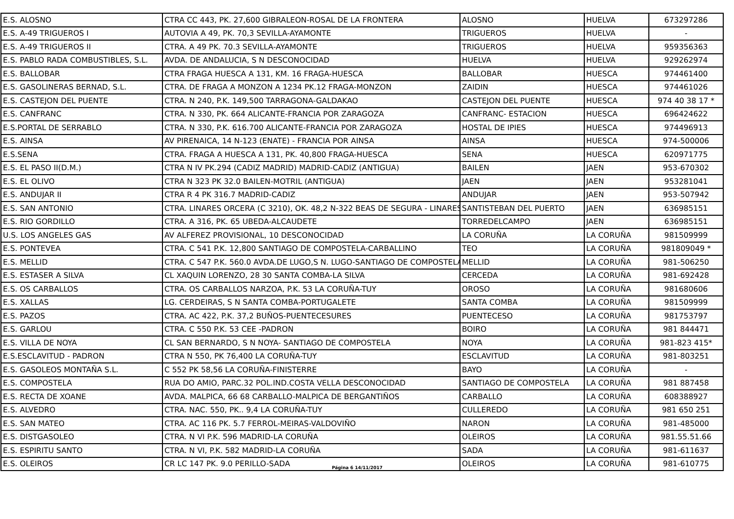| E.S. ALOSNO | CTRA CC 443, PK. 27,600 GIBRALEON-ROSAL DE LA FRONTERA | ALOSNO | HUELVA | 673297286 |
| E.S. A-49 TRIGUEROS I | AUTOVIA A 49, PK. 70,3 SEVILLA-AYAMONTE | TRIGUEROS | HUELVA | - |
| E.S. A-49 TRIGUEROS II | CTRA. A 49 PK. 70.3 SEVILLA-AYAMONTE | TRIGUEROS | HUELVA | 959356363 |
| E.S. PABLO RADA COMBUSTIBLES, S.L. | AVDA. DE ANDALUCIA, S N DESCONOCIDAD | HUELVA | HUELVA | 929262974 |
| E.S. BALLOBAR | CTRA FRAGA HUESCA A 131, KM. 16 FRAGA-HUESCA | BALLOBAR | HUESCA | 974461400 |
| E.S. GASOLINERAS BERNAD, S.L. | CTRA. DE FRAGA A MONZON A 1234 PK.12 FRAGA-MONZON | ZAIDIN | HUESCA | 974461026 |
| E.S. CASTEJON DEL PUENTE | CTRA. N 240, P.K. 149,500 TARRAGONA-GALDAKAO | CASTEJON DEL PUENTE | HUESCA | 974 40 38 17 * |
| E.S. CANFRANC | CTRA. N 330, PK. 664 ALICANTE-FRANCIA POR ZARAGOZA | CANFRANC- ESTACION | HUESCA | 696424622 |
| E.S.PORTAL DE SERRABLO | CTRA. N 330, P.K. 616.700 ALICANTE-FRANCIA POR ZARAGOZA | HOSTAL DE IPIES | HUESCA | 974496913 |
| E.S. AINSA | AV PIRENAICA, 14 N-123 (ENATE) - FRANCIA POR AINSA | AINSA | HUESCA | 974-500006 |
| E.S.SENA | CTRA. FRAGA A HUESCA A 131, PK. 40,800 FRAGA-HUESCA | SENA | HUESCA | 620971775 |
| E.S. EL PASO II(D.M.) | CTRA N IV PK.294 (CADIZ MADRID) MADRID-CADIZ (ANTIGUA) | BAILEN | JAEN | 953-670302 |
| E.S. EL OLIVO | CTRA N 323 PK 32.0 BAILEN-MOTRIL (ANTIGUA) | JAEN | JAEN | 953281041 |
| E.S. ANDUJAR II | CTRA R 4 PK 316.7 MADRID-CADIZ | ANDUJAR | JAEN | 953-507942 |
| E.S. SAN ANTONIO | CTRA. LINARES ORCERA (C 3210), OK. 48,2 N-322 BEAS DE SEGURA - LINARES | SANTISTEBAN DEL PUERTO | JAEN | 636985151 |
| E.S. RIO GORDILLO | CTRA. A 316, PK. 65 UBEDA-ALCAUDETE | TORREDELCAMPO | JAEN | 636985151 |
| U.S. LOS ANGELES GAS | AV ALFEREZ PROVISIONAL, 10 DESCONOCIDAD | LA CORUÑA | LA CORUÑA | 981509999 |
| E.S. PONTEVEA | CTRA. C 541 P.K. 12,800 SANTIAGO DE COMPOSTELA-CARBALLINO | TEO | LA CORUÑA | 981809049 * |
| E.S. MELLID | CTRA. C 547 P.K. 560.0 AVDA.DE LUGO,S N. LUGO-SANTIAGO DE COMPOSTELA | MELLID | LA CORUÑA | 981-506250 |
| E.S. ESTASER A SILVA | CL XAQUIN LORENZO, 28 30 SANTA COMBA-LA SILVA | CERCEDA | LA CORUÑA | 981-692428 |
| E.S. OS CARBALLOS | CTRA. OS CARBALLOS NARZOA, P.K. 53 LA CORUÑA-TUY | OROSO | LA CORUÑA | 981680606 |
| E.S. XALLAS | LG. CERDEIRAS, S N SANTA COMBA-PORTUGALETE | SANTA COMBA | LA CORUÑA | 981509999 |
| E.S. PAZOS | CTRA. AC 422, P.K. 37,2 BUÑOS-PUENTECESURES | PUENTECESO | LA CORUÑA | 981753797 |
| E.S. GARLOU | CTRA. C 550 P.K. 53 CEE -PADRON | BOIRO | LA CORUÑA | 981 844471 |
| E.S. VILLA DE NOYA | CL SAN BERNARDO, S N NOYA- SANTIAGO DE COMPOSTELA | NOYA | LA CORUÑA | 981-823 415* |
| E.S.ESCLAVITUD - PADRON | CTRA N 550, PK 76,400 LA CORUÑA-TUY | ESCLAVITUD | LA CORUÑA | 981-803251 |
| E.S. GASOLEOS MONTAÑA S.L. | C 552 PK 58,56 LA CORUÑA-FINISTERRE | BAYO | LA CORUÑA | - |
| E.S. COMPOSTELA | RUA DO AMIO, PARC.32 POL.IND.COSTA VELLA DESCONOCIDAD | SANTIAGO DE COMPOSTELA | LA CORUÑA | 981 887458 |
| E.S. RECTA DE XOANE | AVDA. MALPICA, 66 68 CARBALLO-MALPICA DE BERGANTIÑOS | CARBALLO | LA CORUÑA | 608388927 |
| E.S. ALVEDRO | CTRA. NAC. 550, PK.. 9,4 LA CORUÑA-TUY | CULLEREDO | LA CORUÑA | 981 650 251 |
| E.S. SAN MATEO | CTRA. AC 116 PK. 5.7 FERROL-MEIRAS-VALDOVIÑO | NARON | LA CORUÑA | 981-485000 |
| E.S. DISTGASOLEO | CTRA. N VI P.K. 596 MADRID-LA CORUÑA | OLEIROS | LA CORUÑA | 981.55.51.66 |
| E.S. ESPIRITU SANTO | CTRA. N VI, P.K. 582 MADRID-LA CORUÑA | SADA | LA CORUÑA | 981-611637 |
| E.S. OLEIROS | CR LC 147 PK. 9.0 PERILLO-SADA | OLEIROS | LA CORUÑA | 981-610775 |
Página 6 14/11/2017